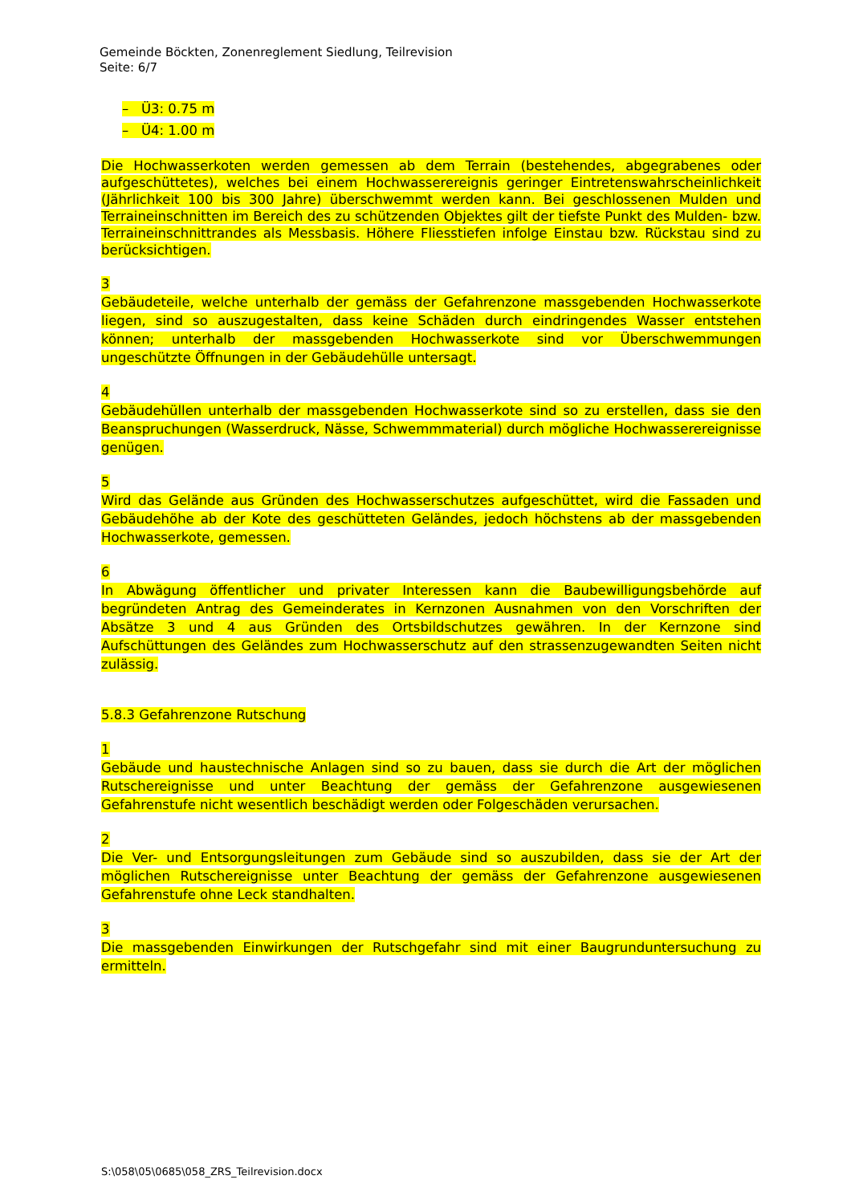Gemeinde Böckten, Zonenreglement Siedlung, Teilrevision
Seite: 6/7
– Ü3: 0.75 m
– Ü4: 1.00 m
Die Hochwasserkoten werden gemessen ab dem Terrain (bestehendes, abgegrabenes oder aufgeschüttetes), welches bei einem Hochwasserereignis geringer Eintretenswahrscheinlichkeit (Jährlichkeit 100 bis 300 Jahre) überschwemmt werden kann. Bei geschlossenen Mulden und Terraineinschnitten im Bereich des zu schützenden Objektes gilt der tiefste Punkt des Mulden- bzw. Terraineinschnittrandes als Messbasis. Höhere Fliesstiefen infolge Einstau bzw. Rückstau sind zu berücksichtigen.
3
Gebäudeteile, welche unterhalb der gemäss der Gefahrenzone massgebenden Hochwasserkote liegen, sind so auszugestalten, dass keine Schäden durch eindringendes Wasser entstehen können; unterhalb der massgebenden Hochwasserkote sind vor Überschwemmungen ungeschützte Öffnungen in der Gebäudehülle untersagt.
4
Gebäudehüllen unterhalb der massgebenden Hochwasserkote sind so zu erstellen, dass sie den Beanspruchungen (Wasserdruck, Nässe, Schwemmmaterial) durch mögliche Hochwasserereignisse genügen.
5
Wird das Gelände aus Gründen des Hochwasserschutzes aufgeschüttet, wird die Fassaden und Gebäudehöhe ab der Kote des geschütteten Geländes, jedoch höchstens ab der massgebenden Hochwasserkote, gemessen.
6
In Abwägung öffentlicher und privater Interessen kann die Baubewilligungsbehörde auf begründeten Antrag des Gemeinderates in Kernzonen Ausnahmen von den Vorschriften der Absätze 3 und 4 aus Gründen des Ortsbildschutzes gewähren. In der Kernzone sind Aufschüttungen des Geländes zum Hochwasserschutz auf den strassenzugewandten Seiten nicht zulässig.
5.8.3 Gefahrenzone Rutschung
1
Gebäude und haustechnische Anlagen sind so zu bauen, dass sie durch die Art der möglichen Rutschereignisse und unter Beachtung der gemäss der Gefahrenzone ausgewiesenen Gefahrenstufe nicht wesentlich beschädigt werden oder Folgeschäden verursachen.
2
Die Ver- und Entsorgungsleitungen zum Gebäude sind so auszubilden, dass sie der Art der möglichen Rutschereignisse unter Beachtung der gemäss der Gefahrenzone ausgewiesenen Gefahrenstufe ohne Leck standhalten.
3
Die massgebenden Einwirkungen der Rutschgefahr sind mit einer Baugrunduntersuchung zu ermitteln.
S:\058\05\0685\058_ZRS_Teilrevision.docx